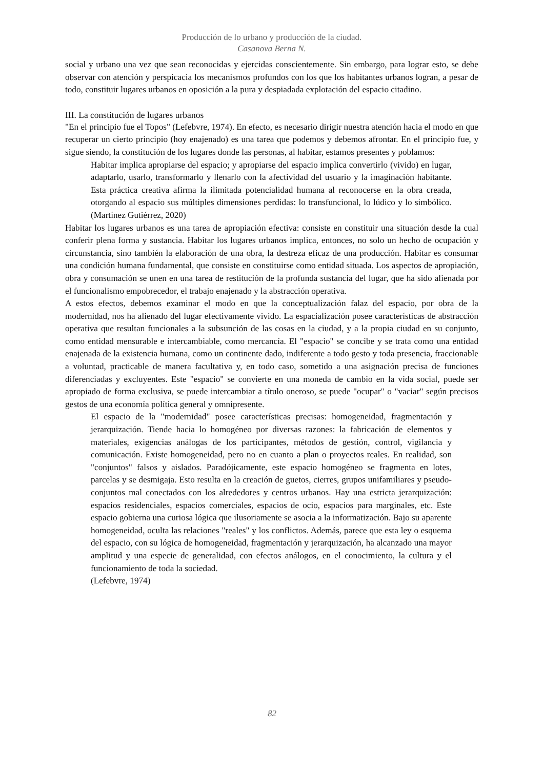Producción de lo urbano y producción de la ciudad.
Casanova Berna N.
social y urbano una vez que sean reconocidas y ejercidas conscientemente. Sin embargo, para lograr esto, se debe observar con atención y perspicacia los mecanismos profundos con los que los habitantes urbanos logran, a pesar de todo, constituir lugares urbanos en oposición a la pura y despiadada explotación del espacio citadino.
III. La constitución de lugares urbanos
"En el principio fue el Topos" (Lefebvre, 1974). En efecto, es necesario dirigir nuestra atención hacia el modo en que recuperar un cierto principio (hoy enajenado) es una tarea que podemos y debemos afrontar. En el principio fue, y sigue siendo, la constitución de los lugares donde las personas, al habitar, estamos presentes y poblamos:
Habitar implica apropiarse del espacio; y apropiarse del espacio implica convertirlo (vivido) en lugar, adaptarlo, usarlo, transformarlo y llenarlo con la afectividad del usuario y la imaginación habitante. Esta práctica creativa afirma la ilimitada potencialidad humana al reconocerse en la obra creada, otorgando al espacio sus múltiples dimensiones perdidas: lo transfuncional, lo lúdico y lo simbólico. (Martínez Gutiérrez, 2020)
Habitar los lugares urbanos es una tarea de apropiación efectiva: consiste en constituir una situación desde la cual conferir plena forma y sustancia. Habitar los lugares urbanos implica, entonces, no solo un hecho de ocupación y circunstancia, sino también la elaboración de una obra, la destreza eficaz de una producción. Habitar es consumar una condición humana fundamental, que consiste en constituirse como entidad situada. Los aspectos de apropiación, obra y consumación se unen en una tarea de restitución de la profunda sustancia del lugar, que ha sido alienada por el funcionalismo empobrecedor, el trabajo enajenado y la abstracción operativa.
A estos efectos, debemos examinar el modo en que la conceptualización falaz del espacio, por obra de la modernidad, nos ha alienado del lugar efectivamente vivido. La espacialización posee características de abstracción operativa que resultan funcionales a la subsunción de las cosas en la ciudad, y a la propia ciudad en su conjunto, como entidad mensurable e intercambiable, como mercancía. El "espacio" se concibe y se trata como una entidad enajenada de la existencia humana, como un continente dado, indiferente a todo gesto y toda presencia, fraccionable a voluntad, practicable de manera facultativa y, en todo caso, sometido a una asignación precisa de funciones diferenciadas y excluyentes. Este "espacio" se convierte en una moneda de cambio en la vida social, puede ser apropiado de forma exclusiva, se puede intercambiar a título oneroso, se puede "ocupar" o "vaciar" según precisos gestos de una economía política general y omnipresente.
El espacio de la "modernidad" posee características precisas: homogeneidad, fragmentación y jerarquización. Tiende hacia lo homogéneo por diversas razones: la fabricación de elementos y materiales, exigencias análogas de los participantes, métodos de gestión, control, vigilancia y comunicación. Existe homogeneidad, pero no en cuanto a plan o proyectos reales. En realidad, son "conjuntos" falsos y aislados. Paradójicamente, este espacio homogéneo se fragmenta en lotes, parcelas y se desmigaja. Esto resulta en la creación de guetos, cierres, grupos unifamiliares y pseudo-conjuntos mal conectados con los alrededores y centros urbanos. Hay una estricta jerarquización: espacios residenciales, espacios comerciales, espacios de ocio, espacios para marginales, etc. Este espacio gobierna una curiosa lógica que ilusoriamente se asocia a la informatización. Bajo su aparente homogeneidad, oculta las relaciones "reales" y los conflictos. Además, parece que esta ley o esquema del espacio, con su lógica de homogeneidad, fragmentación y jerarquización, ha alcanzado una mayor amplitud y una especie de generalidad, con efectos análogos, en el conocimiento, la cultura y el funcionamiento de toda la sociedad.
(Lefebvre, 1974)
82